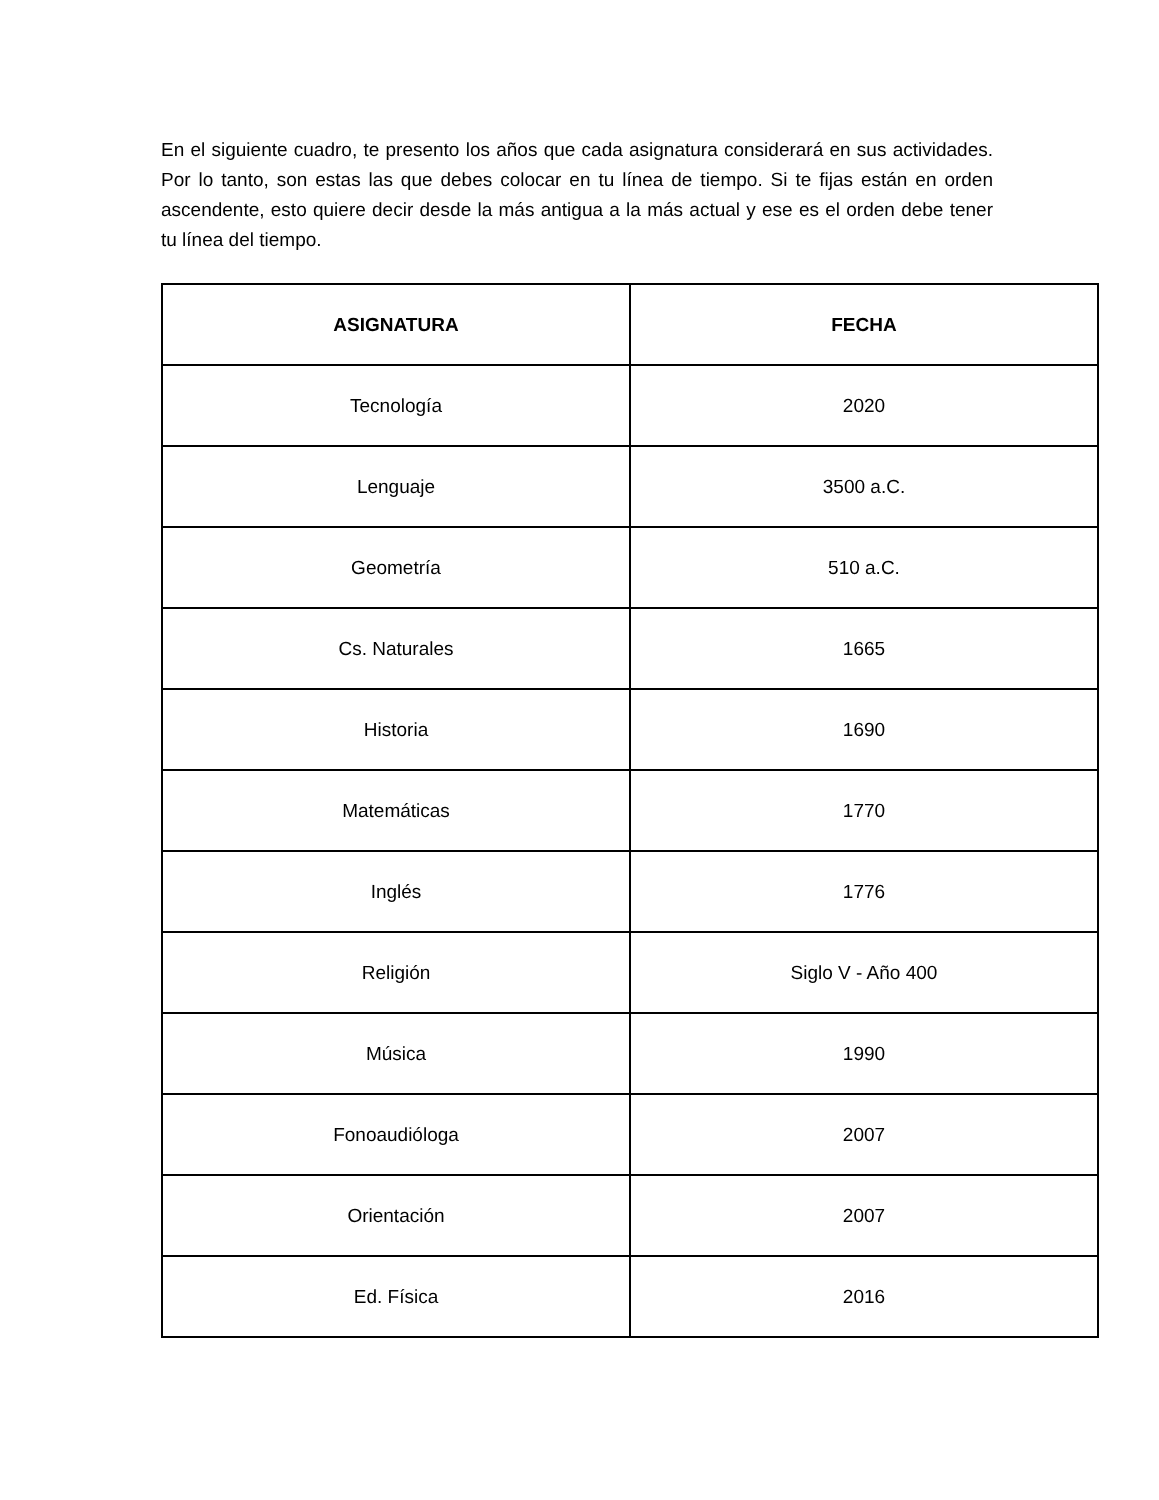En el siguiente cuadro, te presento los años que cada asignatura considerará en sus actividades. Por lo tanto, son estas las que debes colocar en tu línea de tiempo. Si te fijas están en orden ascendente, esto quiere decir desde la más antigua a la más actual y ese es el orden debe tener tu línea del tiempo.
| ASIGNATURA | FECHA |
| --- | --- |
| Tecnología | 2020 |
| Lenguaje | 3500 a.C. |
| Geometría | 510 a.C. |
| Cs. Naturales | 1665 |
| Historia | 1690 |
| Matemáticas | 1770 |
| Inglés | 1776 |
| Religión | Siglo V - Año 400 |
| Música | 1990 |
| Fonoaudióloga | 2007 |
| Orientación | 2007 |
| Ed. Física | 2016 |